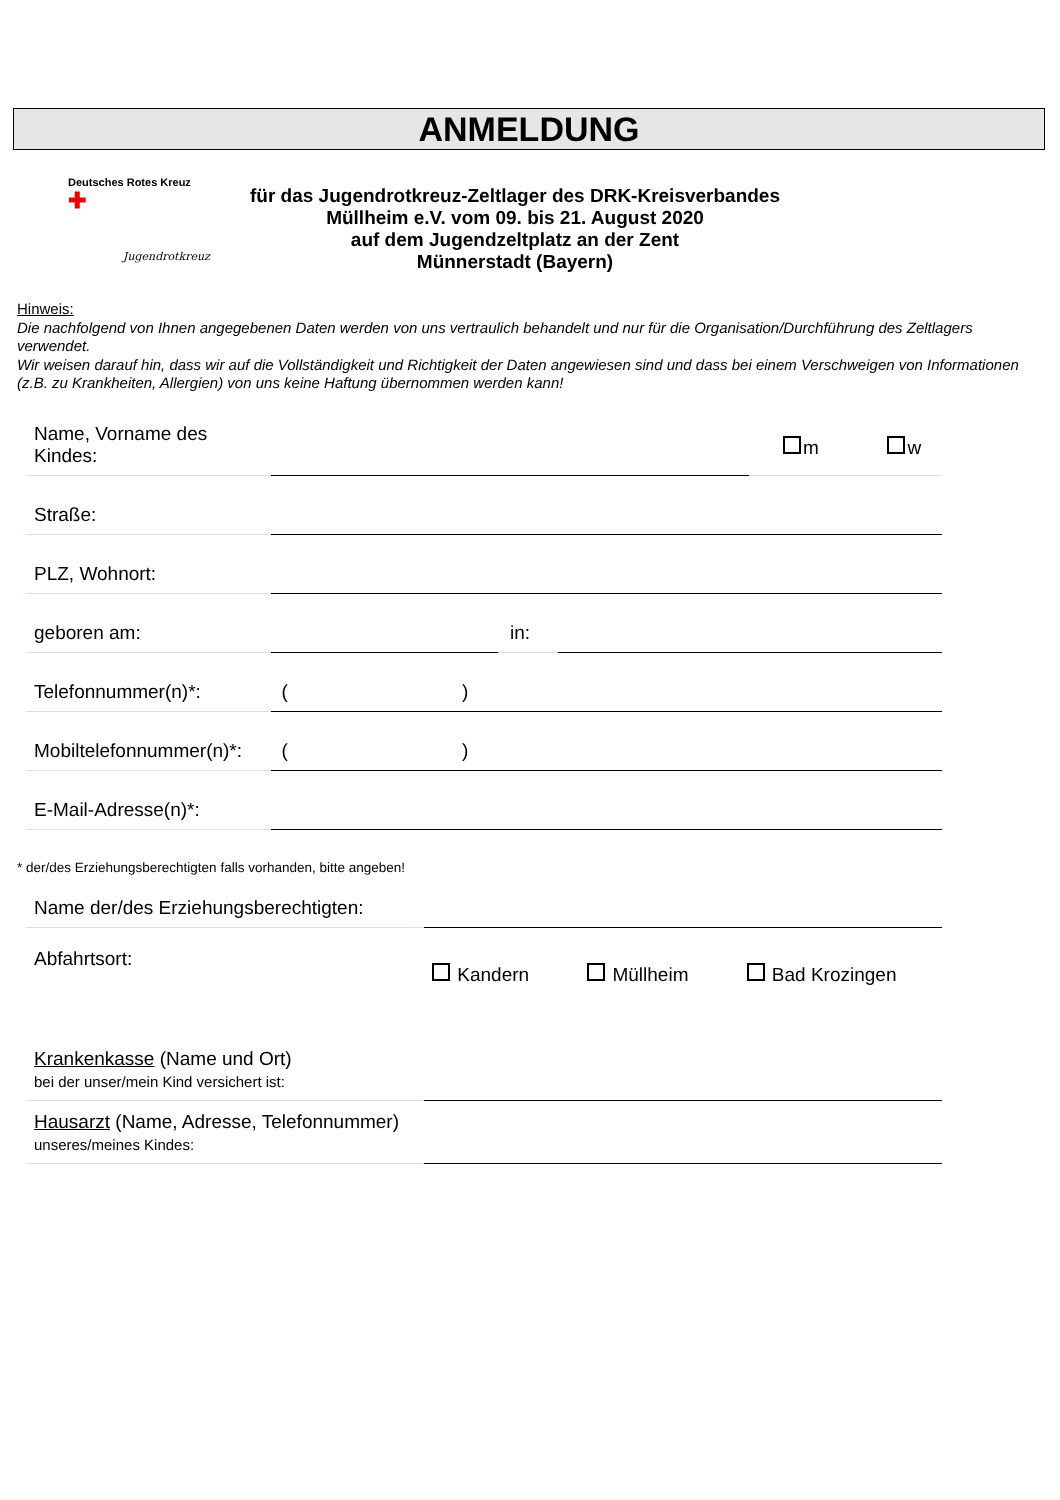ANMELDUNG
Deutsches Rotes Kreuz ✚
Jugendrotkreuz
für das Jugendrotkreuz-Zeltlager des DRK-Kreisverbandes
Müllheim e.V. vom 09. bis 21. August 2020
auf dem Jugendzeltplatz an der Zent
Münnerstadt (Bayern)
Hinweis:
Die nachfolgend von Ihnen angegebenen Daten werden von uns vertraulich behandelt und nur für die Organisation/Durchführung des Zeltlagers verwendet.
Wir weisen darauf hin, dass wir auf die Vollständigkeit und Richtigkeit der Daten angewiesen sind und dass bei einem Verschweigen von Informationen (z.B. zu Krankheiten, Allergien) von uns keine Haftung übernommen werden kann!
Name, Vorname des Kindes:
m w
Straße:
PLZ, Wohnort:
geboren am:
in:
Telefonnummer(n)*:
( )
Mobiltelefonnummer(n)*:
( )
E-Mail-Adresse(n)*:
* der/des Erziehungsberechtigten falls vorhanden, bitte angeben!
Name der/des Erziehungsberechtigten:
Abfahrtsort:
Kandern Müllheim Bad Krozingen
Krankenkasse (Name und Ort)
bei der unser/mein Kind versichert ist:
Hausarzt (Name, Adresse, Telefonnummer)
unseres/meines Kindes: